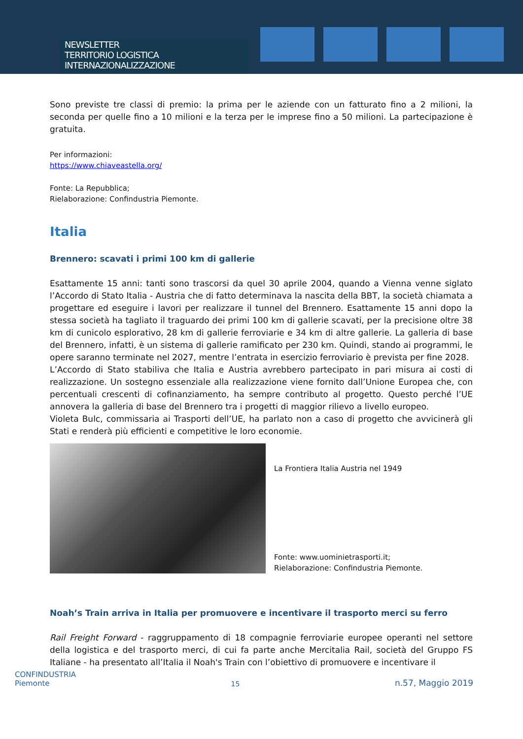NEWSLETTER
TERRITORIO LOGISTICA INTERNAZIONALIZZAZIONE
Sono previste tre classi di premio: la prima per le aziende con un fatturato fino a 2 milioni, la seconda per quelle fino a 10 milioni e la terza per le imprese fino a 50 milioni. La partecipazione è gratuita.
Per informazioni:
https://www.chiaveastella.org/
Fonte: La Repubblica;
Rielaborazione: Confindustria Piemonte.
Italia
Brennero: scavati i primi 100 km di gallerie
Esattamente 15 anni: tanti sono trascorsi da quel 30 aprile 2004, quando a Vienna venne siglato l’Accordo di Stato Italia - Austria che di fatto determinava la nascita della BBT, la società chiamata a progettare ed eseguire i lavori per realizzare il tunnel del Brennero. Esattamente 15 anni dopo la stessa società ha tagliato il traguardo dei primi 100 km di gallerie scavati, per la precisione oltre 38 km di cunicolo esplorativo, 28 km di gallerie ferroviarie e 34 km di altre gallerie. La galleria di base del Brennero, infatti, è un sistema di gallerie ramificato per 230 km. Quindi, stando ai programmi, le opere saranno terminate nel 2027, mentre l’entrata in esercizio ferroviario è prevista per fine 2028.
L’Accordo di Stato stabiliva che Italia e Austria avrebbero partecipato in pari misura ai costi di realizzazione. Un sostegno essenziale alla realizzazione viene fornito dall’Unione Europea che, con percentuali crescenti di cofinanziamento, ha sempre contributo al progetto. Questo perché l’UE annovera la galleria di base del Brennero tra i progetti di maggior rilievo a livello europeo.
Violeta Bulc, commissaria ai Trasporti dell’UE, ha parlato non a caso di progetto che avvicinerà gli Stati e renderà più efficienti e competitive le loro economie.
La Frontiera Italia Austria nel 1949
Fonte: www.uominietrasporti.it;
Rielaborazione: Confindustria Piemonte.
Noah’s Train arriva in Italia per promuovere e incentivare il trasporto merci su ferro
Rail Freight Forward - raggruppamento di 18 compagnie ferroviarie europee operanti nel settore della logistica e del trasporto merci, di cui fa parte anche Mercitalia Rail, società del Gruppo FS Italiane - ha presentato all’Italia il Noah's Train con l’obiettivo di promuovere e incentivare il
CONFINDUSTRIA
Piemonte
15
n.57, Maggio 2019